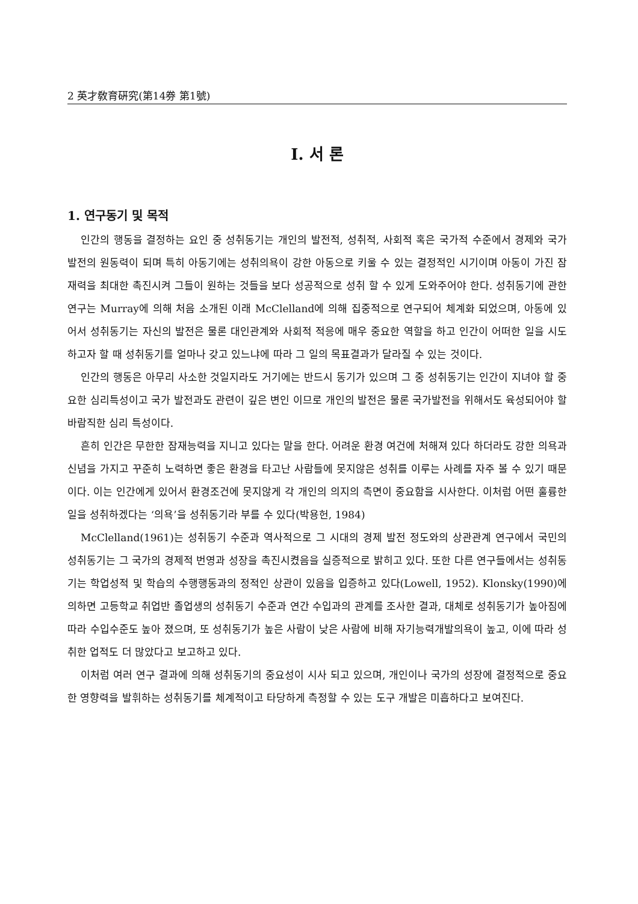2 英才敎育硏究(第14券 第1號)
Ⅰ. 서 론
1. 연구동기 및 목적
인간의 행동을 결정하는 요인 중 성취동기는 개인의 발전적, 성취적, 사회적 혹은 국가적 수준에서 경제와 국가 발전의 원동력이 되며 특히 아동기에는 성취의욕이 강한 아동으로 키울 수 있는 결정적인 시기이며 아동이 가진 잠재력을 최대한 촉진시켜 그들이 원하는 것들을 보다 성공적으로 성취 할 수 있게 도와주어야 한다. 성취동기에 관한 연구는 Murray에 의해 처음 소개된 이래 McClelland에 의해 집중적으로 연구되어 체계화 되었으며, 아동에 있어서 성취동기는 자신의 발전은 물론 대인관계와 사회적 적응에 매우 중요한 역할을 하고 인간이 어떠한 일을 시도하고자 할 때 성취동기를 얼마나 갖고 있느냐에 따라 그 일의 목표결과가 달라질 수 있는 것이다.
인간의 행동은 아무리 사소한 것일지라도 거기에는 반드시 동기가 있으며 그 중 성취동기는 인간이 지녀야 할 중요한 심리특성이고 국가 발전과도 관련이 깊은 변인 이므로 개인의 발전은 물론 국가발전을 위해서도 육성되어야 할 바람직한 심리 특성이다.
흔히 인간은 무한한 잠재능력을 지니고 있다는 말을 한다. 어려운 환경 여건에 처해져 있다 하더라도 강한 의욕과 신념을 가지고 꾸준히 노력하면 좋은 환경을 타고난 사람들에 못지않은 성취를 이루는 사례를 자주 볼 수 있기 때문이다. 이는 인간에게 있어서 환경조건에 못지않게 각 개인의 의지의 측면이 중요함을 시사한다. 이처럼 어떤 훌륭한 일을 성취하겠다는 ‘의욕’을 성취동기라 부를 수 있다(박용헌, 1984)
McClelland(1961)는 성취동기 수준과 역사적으로 그 시대의 경제 발전 정도와의 상관관계 연구에서 국민의 성취동기는 그 국가의 경제적 번영과 성장을 촉진시켰음을 실증적으로 밝히고 있다. 또한 다른 연구들에서는 성취동기는 학업성적 및 학습의 수행행동과의 정적인 상관이 있음을 입증하고 있다(Lowell, 1952). Klonsky(1990)에 의하면 고등학교 취업반 졸업생의 성취동기 수준과 연간 수입과의 관계를 조사한 결과, 대체로 성취동기가 높아짐에 따라 수입수준도 높아 졌으며, 또 성취동기가 높은 사람이 낮은 사람에 비해 자기능력개발의욕이 높고, 이에 따라 성취한 업적도 더 많았다고 보고하고 있다.
이처럼 여러 연구 결과에 의해 성취동기의 중요성이 시사 되고 있으며, 개인이나 국가의 성장에 결정적으로 중요한 영향력을 발휘하는 성취동기를 체계적이고 타당하게 측정할 수 있는 도구 개발은 미흡하다고 보여진다.